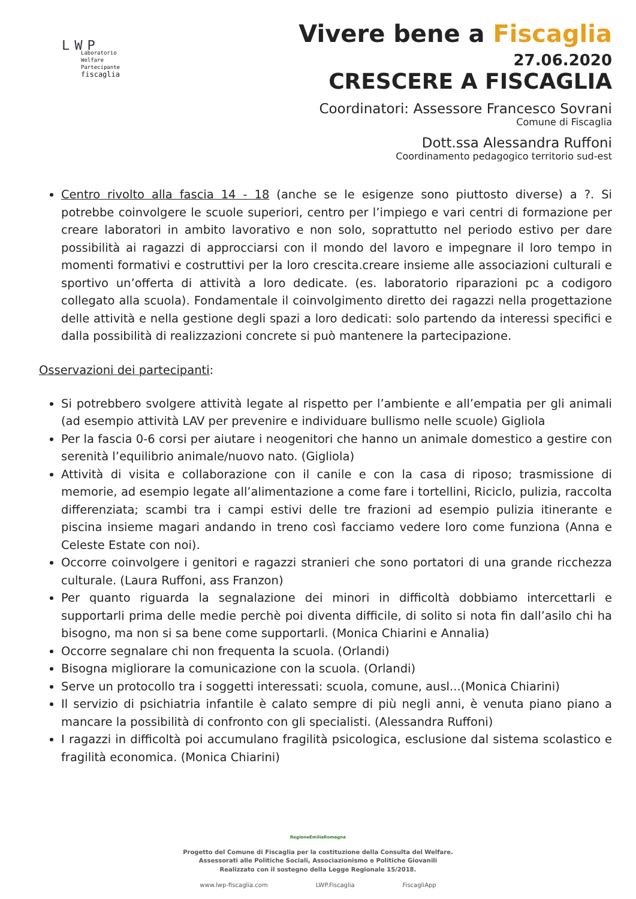LWP
Laboratorio
Welfare
Partecipante
fiscaglia
Vivere bene a Fiscaglia
27.06.2020
CRESCERE A FISCAGLIA
Coordinatori: Assessore Francesco Sovrani
Comune di Fiscaglia
Dott.ssa Alessandra Ruffoni
Coordinamento pedagogico territorio sud-est
Centro rivolto alla fascia 14 - 18 (anche se le esigenze sono piuttosto diverse) a ?. Si potrebbe coinvolgere le scuole superiori, centro per l’impiego e vari centri di formazione per creare laboratori in ambito lavorativo e non solo, soprattutto nel periodo estivo per dare possibilità ai ragazzi di approcciarsi con il mondo del lavoro e impegnare il loro tempo in momenti formativi e costruttivi per la loro crescita.creare insieme alle associazioni culturali e sportivo un’offerta di attività a loro dedicate. (es. laboratorio riparazioni pc a codigoro collegato alla scuola). Fondamentale il coinvolgimento diretto dei ragazzi nella progettazione delle attività e nella gestione degli spazi a loro dedicati: solo partendo da interessi specifici e dalla possibilità di realizzazioni concrete si può mantenere la partecipazione.
Osservazioni dei partecipanti:
Si potrebbero svolgere attività legate al rispetto per l’ambiente e all’empatia per gli animali (ad esempio attività LAV per prevenire e individuare bullismo nelle scuole) Gigliola
Per la fascia 0-6 corsi per aiutare i neogenitori che hanno un animale domestico a gestire con serenità l’equilibrio animale/nuovo nato. (Gigliola)
Attività di visita e collaborazione con il canile e con la casa di riposo; trasmissione di memorie, ad esempio legate all’alimentazione a come fare i tortellini, Riciclo, pulizia, raccolta differenziata; scambi tra i campi estivi delle tre frazioni ad esempio pulizia itinerante e piscina insieme magari andando in treno così facciamo vedere loro come funziona (Anna e Celeste Estate con noi).
Occorre coinvolgere i genitori e ragazzi stranieri che sono portatori di una grande ricchezza culturale. (Laura Ruffoni, ass Franzon)
Per quanto riguarda la segnalazione dei minori in difficoltà dobbiamo intercettarli e supportarli prima delle medie perchè poi diventa difficile, di solito si nota fin dall’asilo chi ha bisogno, ma non si sa bene come supportarli. (Monica Chiarini e Annalia)
Occorre segnalare chi non frequenta la scuola. (Orlandi)
Bisogna migliorare la comunicazione con la scuola. (Orlandi)
Serve un protocollo tra i soggetti interessati: scuola, comune, ausl...(Monica Chiarini)
Il servizio di psichiatria infantile è calato sempre di più negli anni, è venuta piano piano a mancare la possibilità di confronto con gli specialisti. (Alessandra Ruffoni)
I ragazzi in difficoltà poi accumulano fragilità psicologica, esclusione dal sistema scolastico e fragilità economica. (Monica Chiarini)
RegioneEmiliaRomagna
Progetto del Comune di Fiscaglia per la costituzione della Consulta del Welfare.
Assessorati alle Politiche Sociali, Associazionismo e Politiche Giovanili
Realizzato con il sostegno della Legge Regionale 15/2018.
www.lwp-fiscaglia.com LWP.Fiscaglia FiscagliApp